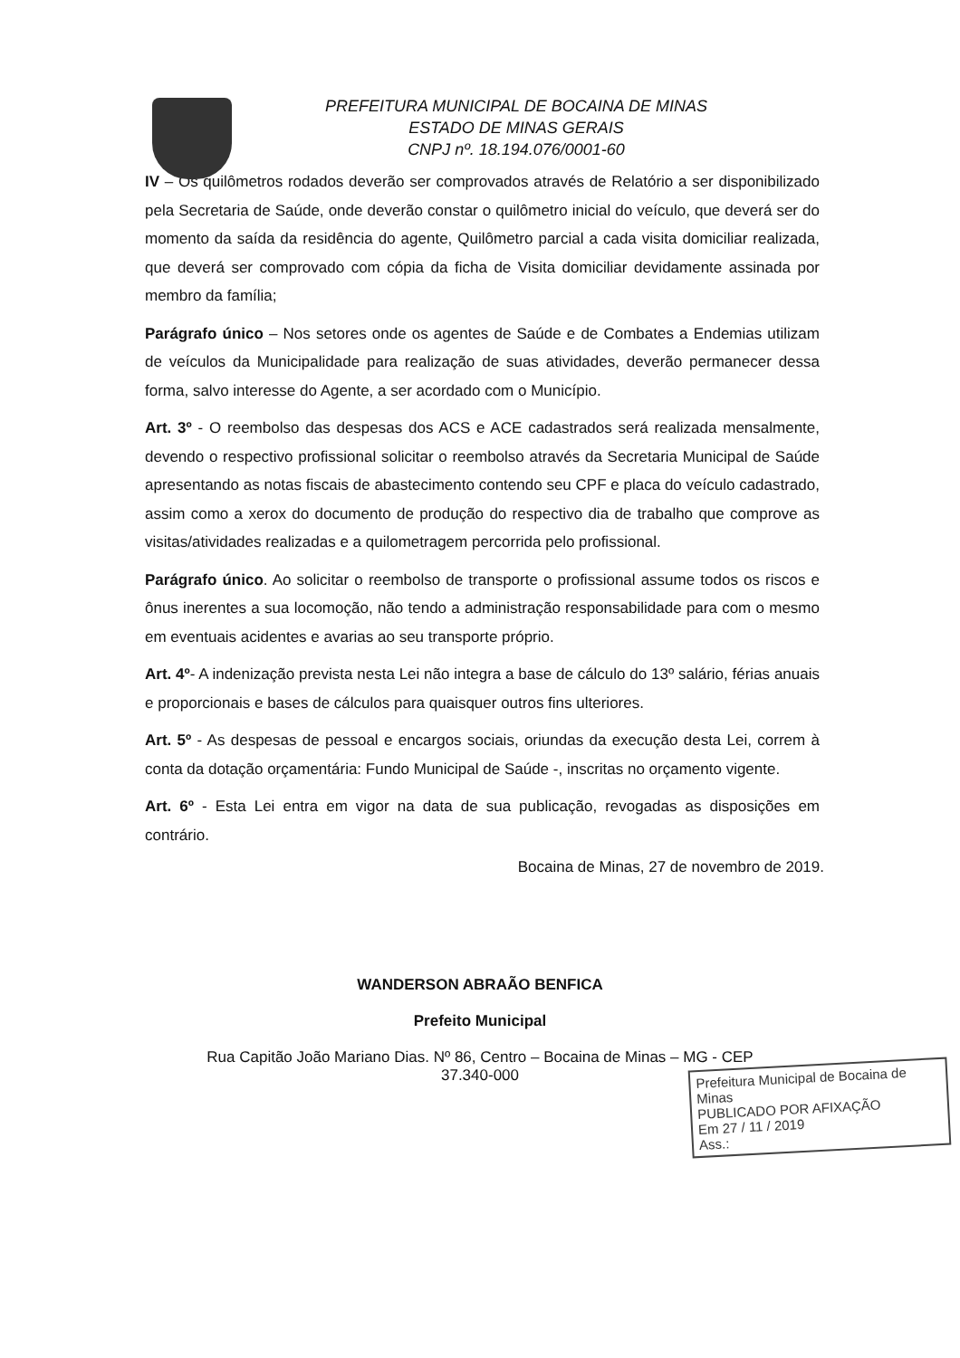PREFEITURA MUNICIPAL DE BOCAINA DE MINAS
ESTADO DE MINAS GERAIS
CNPJ nº. 18.194.076/0001-60
IV – Os quilômetros rodados deverão ser comprovados através de Relatório a ser disponibilizado pela Secretaria de Saúde, onde deverão constar o quilômetro inicial do veículo, que deverá ser do momento da saída da residência do agente, Quilômetro parcial a cada visita domiciliar realizada, que deverá ser comprovado com cópia da ficha de Visita domiciliar devidamente assinada por membro da família;
Parágrafo único – Nos setores onde os agentes de Saúde e de Combates a Endemias utilizam de veículos da Municipalidade para realização de suas atividades, deverão permanecer dessa forma, salvo interesse do Agente, a ser acordado com o Município.
Art. 3º - O reembolso das despesas dos ACS e ACE cadastrados será realizada mensalmente, devendo o respectivo profissional solicitar o reembolso através da Secretaria Municipal de Saúde apresentando as notas fiscais de abastecimento contendo seu CPF e placa do veículo cadastrado, assim como a xerox do documento de produção do respectivo dia de trabalho que comprove as visitas/atividades realizadas e a quilometragem percorrida pelo profissional.
Parágrafo único. Ao solicitar o reembolso de transporte o profissional assume todos os riscos e ônus inerentes a sua locomoção, não tendo a administração responsabilidade para com o mesmo em eventuais acidentes e avarias ao seu transporte próprio.
Art. 4º- A indenização prevista nesta Lei não integra a base de cálculo do 13º salário, férias anuais e proporcionais e bases de cálculos para quaisquer outros fins ulteriores.
Art. 5º - As despesas de pessoal e encargos sociais, oriundas da execução desta Lei, correm à conta da dotação orçamentária: Fundo Municipal de Saúde -, inscritas no orçamento vigente.
Art. 6º - Esta Lei entra em vigor na data de sua publicação, revogadas as disposições em contrário.
Bocaina de Minas, 27 de novembro de 2019.
Prefeitura Municipal de Bocaina de Minas
PUBLICADO POR AFIXAÇÃO
Em 27 / 11 / 2019
Ass.:
WANDERSON ABRAÃO BENFICA
Prefeito Municipal
Rua Capitão João Mariano Dias. Nº 86, Centro – Bocaina de Minas – MG - CEP
37.340-000